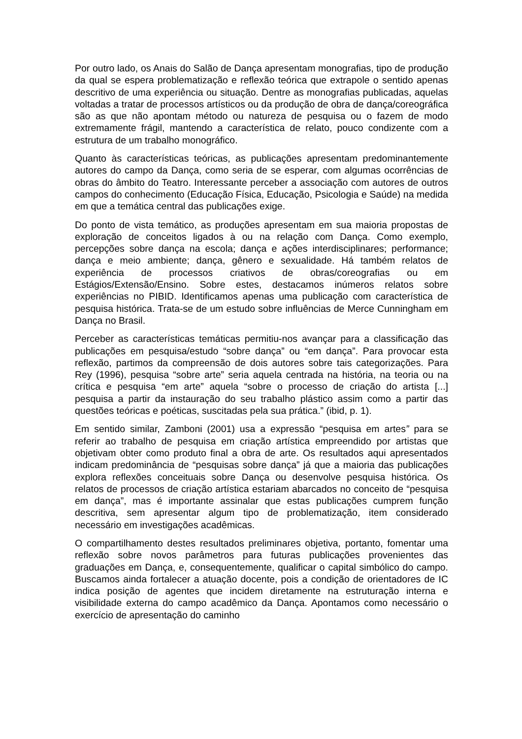Por outro lado, os Anais do Salão de Dança apresentam monografias, tipo de produção da qual se espera problematização e reflexão teórica que extrapole o sentido apenas descritivo de uma experiência ou situação. Dentre as monografias publicadas, aquelas voltadas a tratar de processos artísticos ou da produção de obra de dança/coreográfica são as que não apontam método ou natureza de pesquisa ou o fazem de modo extremamente frágil, mantendo a característica de relato, pouco condizente com a estrutura de um trabalho monográfico.
Quanto às características teóricas, as publicações apresentam predominantemente autores do campo da Dança, como seria de se esperar, com algumas ocorrências de obras do âmbito do Teatro. Interessante perceber a associação com autores de outros campos do conhecimento (Educação Física, Educação, Psicologia e Saúde) na medida em que a temática central das publicações exige.
Do ponto de vista temático, as produções apresentam em sua maioria propostas de exploração de conceitos ligados à ou na relação com Dança. Como exemplo, percepções sobre dança na escola; dança e ações interdisciplinares; performance; dança e meio ambiente; dança, gênero e sexualidade. Há também relatos de experiência de processos criativos de obras/coreografias ou em Estágios/Extensão/Ensino. Sobre estes, destacamos inúmeros relatos sobre experiências no PIBID. Identificamos apenas uma publicação com característica de pesquisa histórica. Trata-se de um estudo sobre influências de Merce Cunningham em Dança no Brasil.
Perceber as características temáticas permitiu-nos avançar para a classificação das publicações em pesquisa/estudo “sobre dança” ou “em dança”. Para provocar esta reflexão, partimos da compreensão de dois autores sobre tais categorizações. Para Rey (1996), pesquisa “sobre arte” seria aquela centrada na história, na teoria ou na crítica e pesquisa “em arte” aquela “sobre o processo de criação do artista [...] pesquisa a partir da instauração do seu trabalho plástico assim como a partir das questões teóricas e poéticas, suscitadas pela sua prática.” (ibid, p. 1).
Em sentido similar, Zamboni (2001) usa a expressão “pesquisa em artes” para se referir ao trabalho de pesquisa em criação artística empreendido por artistas que objetivam obter como produto final a obra de arte. Os resultados aqui apresentados indicam predominância de “pesquisas sobre dança” já que a maioria das publicações explora reflexões conceituais sobre Dança ou desenvolve pesquisa histórica. Os relatos de processos de criação artística estariam abarcados no conceito de “pesquisa em dança”, mas é importante assinalar que estas publicações cumprem função descritiva, sem apresentar algum tipo de problematização, item considerado necessário em investigações acadêmicas.
O compartilhamento destes resultados preliminares objetiva, portanto, fomentar uma reflexão sobre novos parâmetros para futuras publicações provenientes das graduações em Dança, e, consequentemente, qualificar o capital simbólico do campo. Buscamos ainda fortalecer a atuação docente, pois a condição de orientadores de IC indica posição de agentes que incidem diretamente na estruturação interna e visibilidade externa do campo acadêmico da Dança. Apontamos como necessário o exercício de apresentação do caminho